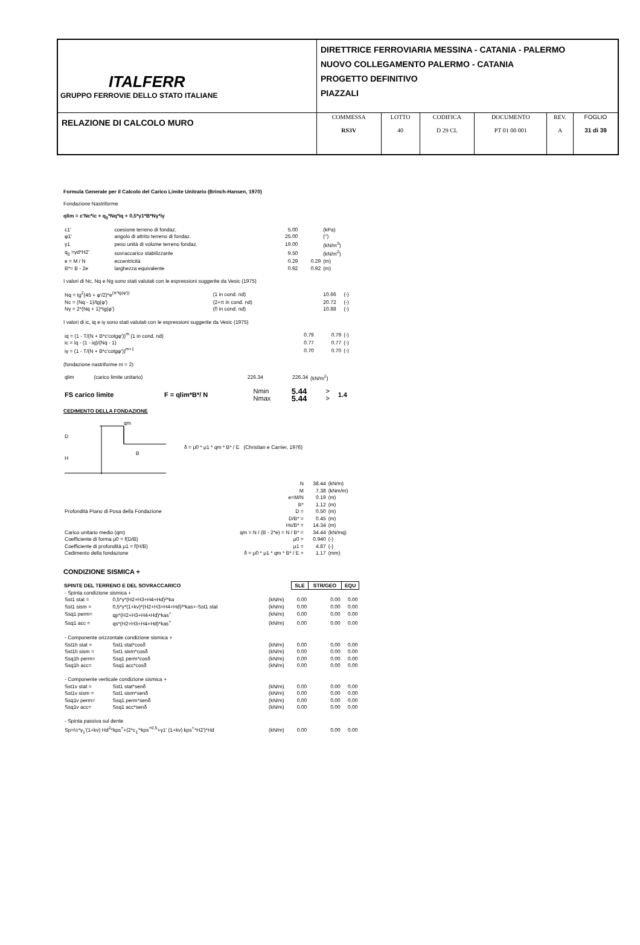| ITALFERR GRUPPO FERROVIE DELLO STATO ITALIANE | DIRETTRICE FERROVIARIA MESSINA - CATANIA - PALERMO NUOVO COLLEGAMENTO PALERMO - CATANIA PROGETTO DEFINITIVO PIAZZALI | | | | | |
| RELAZIONE DI CALCOLO MURO | COMMESSA RS3V | LOTTO 40 | CODIFICA D 29 CL | DOCUMENTO PT 01 00 001 | REV. A | FOGLIO 31 di 39 |
Formula Generale per il Calcolo del Carico Limite Unitrario (Brinch-Hansen, 1970)
Fondazione Nastriforme
qlim = c'Nc*ic + q<sub>0</sub>*Nq*iq + 0,5*γ1*B*Nγ*iγ
| c1' | coesione terreno di fondaz. | 5.00 | | (kPa) |
| φ1' | angolo di attrito terreno di fondaz. | 25.00 | | (°) |
| γ1 | peso unità di volume terreno fondaz. | 19.00 | | (kN/m<sup>3</sup>) |
| q<sub>0</sub> =γd*H2' | sovraccarico stabilizzante | 9.50 | | (kN/m<sup>2</sup>) |
| e = M / N | eccentricità | 0.29 | 0.29 | (m) |
| B*= B - 2e | larghezza equivalente | 0.92 | 0.92 | (m) |
I valori di Nc, Nq e Ng sono stati valutati con le espressioni suggerite da Vesic (1975)
| Nq = tg<sup>2</sup>(45 + φ'/2)*e<sup>(π*tg(φ'))</sup> | (1 in cond. nd) | 10.66 | | (-) |
| Nc = (Nq - 1)/tg(φ') | (2+π in cond. nd) | 20.72 | | (-) |
| Nγ = 2*(Nq + 1)*tg(φ') | (0 in cond. nd) | 10.88 | | (-) |
I valori di ic, iq e iγ sono stati valutati con le espressioni suggerite da Vesic (1975)
| iq = (1 - T/(N + B*c'cotgφ'))<sup>m</sup> (1 in cond. nd) | 0.79 | 0.79 | (-) |
| ic = iq - (1 - iq)/(Nq - 1) | 0.77 | 0.77 | (-) |
| iγ = (1 - T/(N + B*c'cotgφ'))<sup>m+1</sup> | 0.70 | 0.70 | (-) |
(fondazione nastriforme m = 2)
| qlim | (carico limite unitario) | 226.34 | 226.34 | (kN/m<sup>2</sup>) |
| FS carico limite | F = qlim*B*/ N | Nmin | 5.44 | > | 1.4 |
| | | Nmax | 5.44 | > | |
CEDIMENTO DELLA FONDAZIONE
qm
D
H
B
δ = μ0 * μ1 * qm * B* / E (Christian e Carrier, 1976)
| | N | 38.44 | (kN/m) |
| | M | 7.38 | (kNm/m) |
| | e=M/N | 0.19 | (m) |
| | B* | 1.12 | (m) |
| Profondità Piano di Posa della Fondazione | D = | 0.50 | (m) |
| | D/B* = | 0.45 | (m) |
| | Hs/B* = | 14.34 | (m) |
| Carico unitario medio (qm) | qm = N / (B - 2*e) = N / B* = | 34.44 | (kN/mq) |
| Coefficiente di forma μ0 = f(D/B) | μ0 = | 0.940 | (-) |
| Coefficiente di profondità μ1 = f(H/B) | μ1 = | 4.87 | (-) |
| Cedimento della fondazione | δ = μ0 * μ1 * qm * B* / E = | 1.17 | (mm) |
CONDIZIONE SISMICA +
| SPINTE DEL TERRENO E DEL SOVRACCARICO | | | SLE | STR/GEO | EQU |
| --- | --- | --- | --- | --- | --- |
| - Spinta condizione sismica + | | | | | |
| Sst1 stat = | 0,5*γ*(H2+H3+H4+Hd)²*ka | (kN/m) | 0.00 | 0.00 | 0.00 |
| Sst1 sism = | 0,5*γ*(1+kv)*(H2+H3+H4+Hd)²*kas+-Sst1 stat | (kN/m) | 0.00 | 0.00 | 0.00 |
| Ssq1 perm= | qp*(H2+H3+H4+Hd)*kas<sup>+</sup> | (kN/m) | 0.00 | 0.00 | 0.00 |
| Ssq1 acc = | qs*(H2+H3+H4+Hd)*kas<sup>+</sup> | (kN/m) | 0.00 | 0.00 | 0.00 |
| - Componente orizzontale condizione sismica + | | | | | |
| Sst1h stat = | Sst1 stat*cosδ | (kN/m) | 0.00 | 0.00 | 0.00 |
| Sst1h sism = | Sst1 sism*cosδ | (kN/m) | 0.00 | 0.00 | 0.00 |
| Ssq1h perm= | Ssq1 perm*cosδ | (kN/m) | 0.00 | 0.00 | 0.00 |
| Ssq1h acc= | Ssq1 acc*cosδ | (kN/m) | 0.00 | 0.00 | 0.00 |
| - Componente verticale condizione sismica + | | | | | |
| Sst1v stat = | Sst1 stat*senδ | (kN/m) | 0.00 | 0.00 | 0.00 |
| Sst1v sism = | Sst1 sism*senδ | (kN/m) | 0.00 | 0.00 | 0.00 |
| Ssq1v perm= | Ssq1 perm*senδ | (kN/m) | 0.00 | 0.00 | 0.00 |
| Ssq1v acc= | Ssq1 acc*senδ | (kN/m) | 0.00 | 0.00 | 0.00 |
| - Spinta passiva sul dente | | | | | |
| Sp=½*γ<sub>1</sub>'(1+kv) Hd<sup>2</sup>*kps<sup>+</sup>+(2*c<sub>1</sub>'*kps<sup>+0.5</sup>+γ1' (1+kv) kps<sup>+</sup>*H2')*Hd | | (kN/m) | 0.00 | 0.00 | 0.00 |